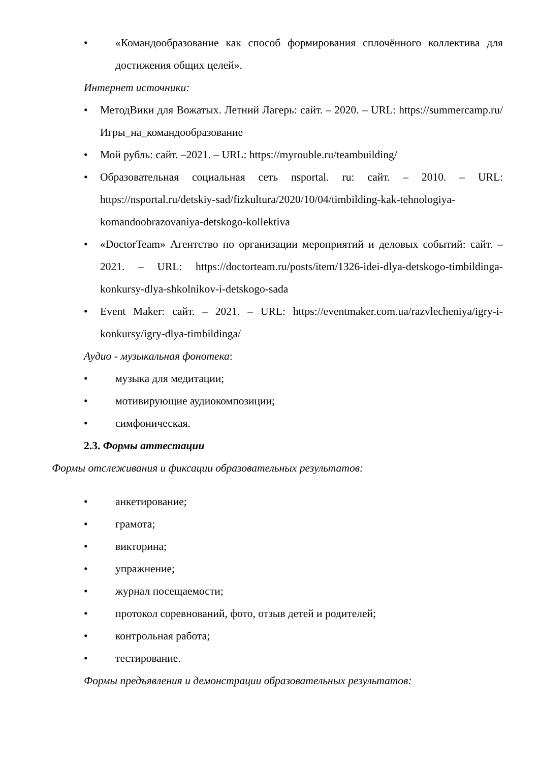• «Командообразование как способ формирования сплочённого коллектива для достижения общих целей».
Интернет источники:
• МетодВики для Вожатых. Летний Лагерь: сайт. – 2020. – URL: https://summercamp.ru/Игры_на_командообразование
• Мой рубль: сайт. –2021. – URL: https://myrouble.ru/teambuilding/
• Образовательная социальная сеть nsportal. ru: сайт. – 2010. – URL: https://nsportal.ru/detskiy-sad/fizkultura/2020/10/04/timbilding-kak-tehnologiya-komandoobrazovaniya-detskogo-kollektiva
• «DoctorTeam» Агентство по организации мероприятий и деловых событий: сайт. – 2021. – URL: https://doctorteam.ru/posts/item/1326-idei-dlya-detskogo-timbildinga-konkursy-dlya-shkolnikov-i-detskogo-sada
• Event Maker: сайт. – 2021. – URL: https://eventmaker.com.ua/razvlecheniya/igry-i-konkursy/igry-dlya-timbildinga/
Аудио - музыкальная фонотека:
• музыка для медитации;
• мотивирующие аудиокомпозиции;
• симфоническая.
2.3. Формы аттестации
Формы отслеживания и фиксации образовательных результатов:
• анкетирование;
• грамота;
• викторина;
• упражнение;
• журнал посещаемости;
• протокол соревнований, фото, отзыв детей и родителей;
• контрольная работа;
• тестирование.
Формы предъявления и демонстрации образовательных результатов: